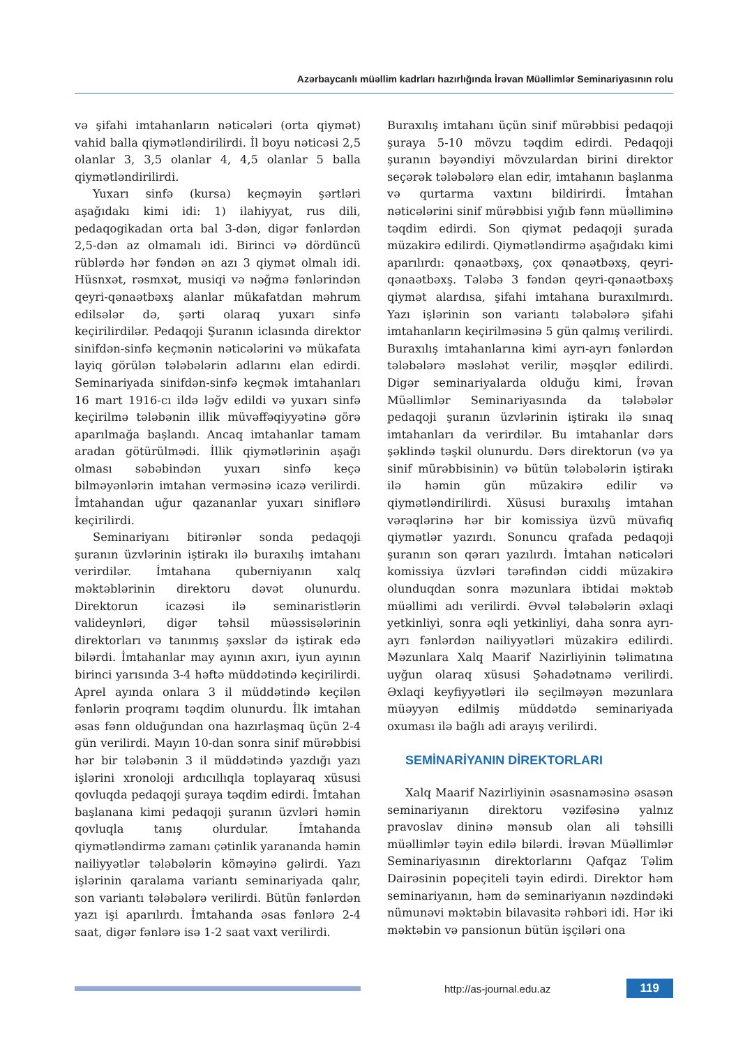Azərbaycanlı müəllim kadrları hazırlığında İrəvan Müəllimlər Seminariyasının rolu
və şifahi imtahanların nəticələri (orta qiymət) vahid balla qiymətləndirilirdi. İl boyu nəticəsi 2,5 olanlar 3, 3,5 olanlar 4, 4,5 olanlar 5 balla qiymətləndirilirdi.
Yuxarı sinfə (kursa) keçməyin şərtləri aşağıdakı kimi idi: 1) ilahiyyat, rus dili, pedaqogikadan orta bal 3-dən, digər fənlərdən 2,5-dən az olmamalı idi. Birinci və dördüncü rüblərdə hər fəndən ən azı 3 qiymət olmalı idi. Hüsnxət, rəsmxət, musiqi və nəğmə fənlərindən qeyri-qənaətbəxş alanlar mükafatdan məhrum edilsələr də, şərti olaraq yuxarı sinfə keçirilirdilər. Pedaqoji Şuranın iclasında direktor sinifdən-sinfə keçmənin nəticələrini və mükafata layiq görülən tələbələrin adlarını elan edirdi. Seminariyada sinifdən-sinfə keçmək imtahanları 16 mart 1916-cı ildə ləğv edildi və yuxarı sinfə keçirilmə tələbənin illik müvəffəqiyyətinə görə aparılmağa başlandı. Ancaq imtahanlar tamam aradan götürülmədi. İllik qiymətlərinin aşağı olması səbəbindən yuxarı sinfə keçə bilməyənlərin imtahan verməsinə icazə verilirdi. İmtahandan uğur qazananlar yuxarı siniflərə keçirilirdi.
Seminariyanı bitirənlər sonda pedaqoji şuranın üzvlərinin iştirakı ilə buraxılış imtahanı verirdilər. İmtahana quberniyanın xalq məktəblərinin direktoru dəvət olunurdu. Direktorun icazəsi ilə seminaristlərin valideynləri, digər təhsil müəssisələrinin direktorları və tanınmış şəxslər də iştirak edə bilərdi. İmtahanlar may ayının axırı, iyun ayının birinci yarısında 3-4 həftə müddətində keçirilirdi. Aprel ayında onlara 3 il müddətində keçilən fənlərin proqramı təqdim olunurdu. İlk imtahan əsas fənn olduğundan ona hazırlaşmaq üçün 2-4 gün verilirdi. Mayın 10-dan sonra sinif mürəbbisi hər bir tələbənin 3 il müddətində yazdığı yazı işlərini xronoloji ardıcıllıqla toplayaraq xüsusi qovluqda pedaqoji şuraya təqdim edirdi. İmtahan başlanana kimi pedaqoji şuranın üzvləri həmin qovluqla tanış olurdular. İmtahanda qiymətləndirmə zamanı çətinlik yarananda həmin nailiyyətlər tələbələrin köməyinə gəlirdi. Yazı işlərinin qaralama variantı seminariyada qalır, son variantı tələbələrə verilirdi. Bütün fənlərdən yazı işi aparılırdı. İmtahanda əsas fənlərə 2-4 saat, digər fənlərə isə 1-2 saat vaxt verilirdi.
Buraxılış imtahanı üçün sinif mürəbbisi pedaqoji şuraya 5-10 mövzu təqdim edirdi. Pedaqoji şuranın bəyəndiyi mövzulardan birini direktor seçərək tələbələrə elan edir, imtahanın başlanma və qurtarma vaxtını bildirirdi. İmtahan nəticələrini sinif mürəbbisi yığıb fənn müəlliminə təqdim edirdi. Son qiymət pedaqoji şurada müzakirə edilirdi. Qiymətləndirmə aşağıdakı kimi aparılırdı: qənaətbəxş, çox qənaətbəxş, qeyri-qənaətbəxş. Tələbə 3 fəndən qeyri-qənaətbəxş qiymət alardısa, şifahi imtahana buraxılmırdı. Yazı işlərinin son variantı tələbələrə şifahi imtahanların keçirilməsinə 5 gün qalmış verilirdi. Buraxılış imtahanlarına kimi ayrı-ayrı fənlərdən tələbələrə məsləhət verilir, məşqlər edilirdi. Digər seminariyalarda olduğu kimi, İrəvan Müəllimlər Seminariyasında da tələbələr pedaqoji şuranın üzvlərinin iştirakı ilə sınaq imtahanları da verirdilər. Bu imtahanlar dərs şəklində təşkil olunurdu. Dərs direktorun (və ya sinif mürəbbisinin) və bütün tələbələrin iştirakı ilə həmin gün müzakirə edilir və qiymətləndirilirdi. Xüsusi buraxılış imtahan vərəqlərinə hər bir komissiya üzvü müvafiq qiymətlər yazırdı. Sonuncu qrafada pedaqoji şuranın son qərarı yazılırdı. İmtahan nəticələri komissiya üzvləri tərəfindən ciddi müzakirə olunduqdan sonra məzunlara ibtidai məktəb müəllimi adı verilirdi. Əvvəl tələbələrin əxlaqi yetkinliyi, sonra əqli yetkinliyi, daha sonra ayrı-ayrı fənlərdən nailiyyətləri müzakirə edilirdi. Məzunlara Xalq Maarif Nazirliyinin təlimatına uyğun olaraq xüsusi Şəhadətnamə verilirdi. Əxlaqi keyfiyyətləri ilə seçilməyən məzunlara müəyyən edilmiş müddətdə seminariyada oxuması ilə bağlı adi arayış verilirdi.
SEMİNARİYANIN DİREKTORLARI
Xalq Maarif Nazirliyinin əsasnaməsinə əsasən seminariyanın direktoru vəzifəsinə yalnız pravoslav dininə mənsub olan ali təhsilli müəllimlər təyin edilə bilərdi. İrəvan Müəllimlər Seminariyasının direktorlarını Qafqaz Təlim Dairəsinin popeçiteli təyin edirdi. Direktor həm seminariyanın, həm də seminariyanın nəzdindəki nümunəvi məktəbin bilavasitə rəhbəri idi. Hər iki məktəbin və pansionun bütün işçiləri ona
http://as-journal.edu.az 119